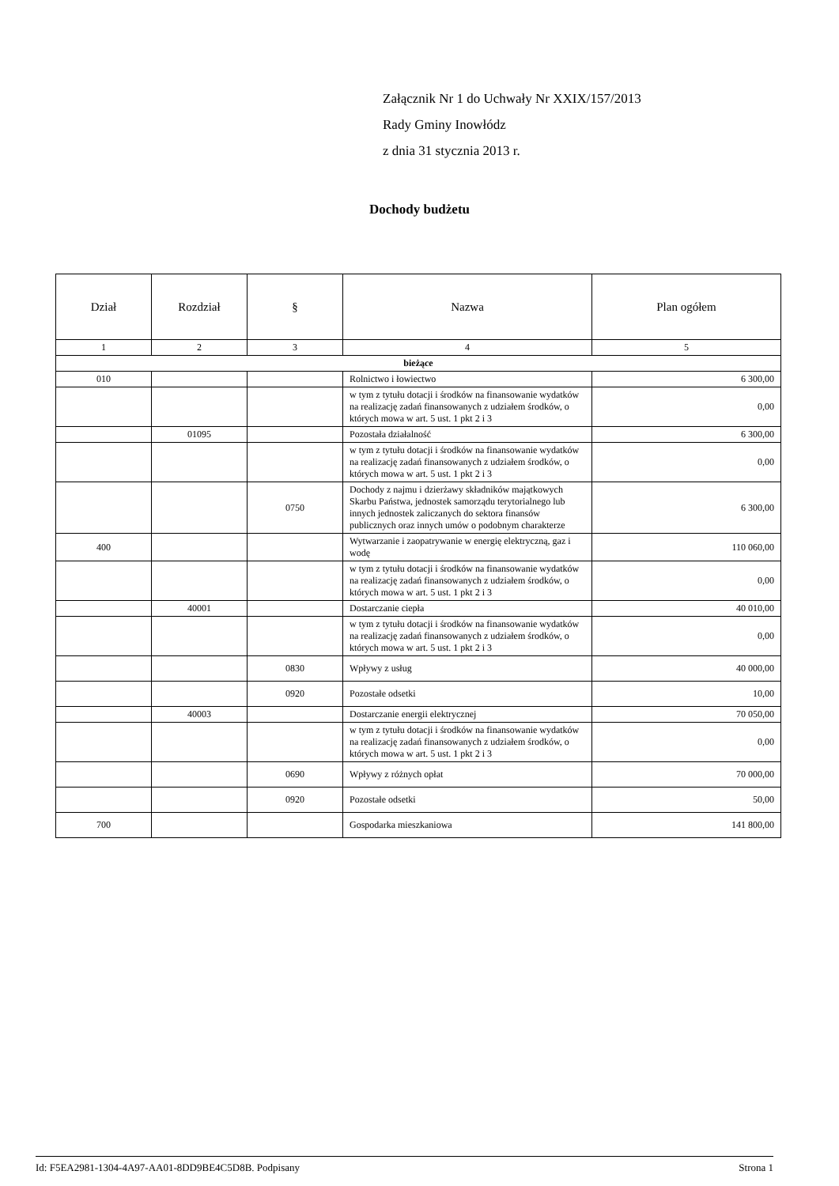Załącznik Nr 1 do Uchwały Nr XXIX/157/2013
Rady Gminy Inowłódz
z dnia 31 stycznia 2013 r.
Dochody budżetu
| Dział | Rozdział | § | Nazwa | Plan ogółem |
| --- | --- | --- | --- | --- |
| 1 | 2 | 3 | 4 | 5 |
| bieżące | | | | |
| 010 | | | Rolnictwo i łowiectwo | 6 300,00 |
| | | | w tym z tytułu dotacji i środków na finansowanie wydatków na realizację zadań finansowanych z udziałem środków, o których mowa w art. 5 ust. 1 pkt 2 i 3 | 0,00 |
| | 01095 | | Pozostała działalność | 6 300,00 |
| | | | w tym z tytułu dotacji i środków na finansowanie wydatków na realizację zadań finansowanych z udziałem środków, o których mowa w art. 5 ust. 1 pkt 2 i 3 | 0,00 |
| | | 0750 | Dochody z najmu i dzierżawy składników majątkowych Skarbu Państwa, jednostek samorządu terytorialnego lub innych jednostek zaliczanych do sektora finansów publicznych oraz innych umów o podobnym charakterze | 6 300,00 |
| 400 | | | Wytwarzanie i zaopatrywanie w energię elektryczną, gaz i wodę | 110 060,00 |
| | | | w tym z tytułu dotacji i środków na finansowanie wydatków na realizację zadań finansowanych z udziałem środków, o których mowa w art. 5 ust. 1 pkt 2 i 3 | 0,00 |
| | 40001 | | Dostarczanie ciepła | 40 010,00 |
| | | | w tym z tytułu dotacji i środków na finansowanie wydatków na realizację zadań finansowanych z udziałem środków, o których mowa w art. 5 ust. 1 pkt 2 i 3 | 0,00 |
| | | 0830 | Wpływy z usług | 40 000,00 |
| | | 0920 | Pozostałe odsetki | 10,00 |
| | 40003 | | Dostarczanie energii elektrycznej | 70 050,00 |
| | | | w tym z tytułu dotacji i środków na finansowanie wydatków na realizację zadań finansowanych z udziałem środków, o których mowa w art. 5 ust. 1 pkt 2 i 3 | 0,00 |
| | | 0690 | Wpływy z różnych opłat | 70 000,00 |
| | | 0920 | Pozostałe odsetki | 50,00 |
| 700 | | | Gospodarka mieszkaniowa | 141 800,00 |
Id: F5EA2981-1304-4A97-AA01-8DD9BE4C5D8B. Podpisany Strona 1